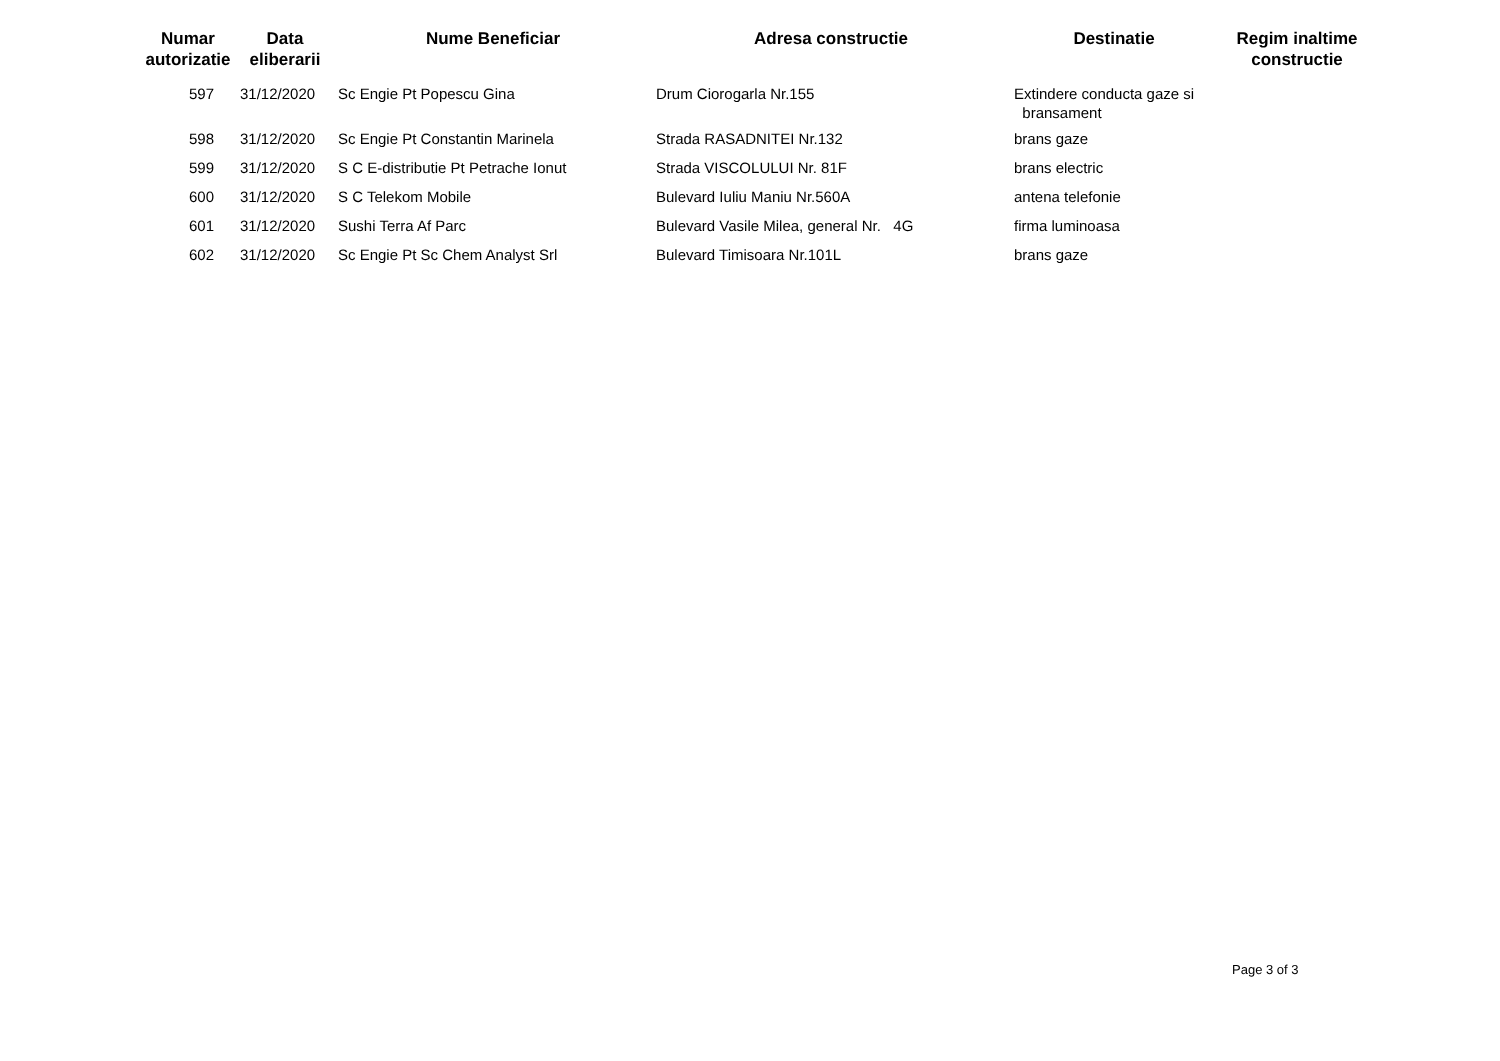| Numar autorizatie | Data eliberarii | Nume Beneficiar | Adresa constructie | Destinatie | Regim inaltime constructie |
| --- | --- | --- | --- | --- | --- |
| 597 | 31/12/2020 | Sc Engie Pt Popescu Gina | Drum Ciorogarla Nr.155 | Extindere conducta gaze si bransament | |
| 598 | 31/12/2020 | Sc Engie Pt Constantin Marinela | Strada RASADNITEI Nr.132 | brans gaze | |
| 599 | 31/12/2020 | S C E-distributie Pt Petrache Ionut | Strada VISCOLULUI Nr. 81F | brans electric | |
| 600 | 31/12/2020 | S C Telekom Mobile | Bulevard Iuliu Maniu Nr.560A | antena telefonie | |
| 601 | 31/12/2020 | Sushi Terra Af Parc | Bulevard Vasile Milea, general Nr. 4G | firma luminoasa | |
| 602 | 31/12/2020 | Sc Engie Pt Sc Chem Analyst Srl | Bulevard Timisoara Nr.101L | brans gaze | |
Page 3 of 3